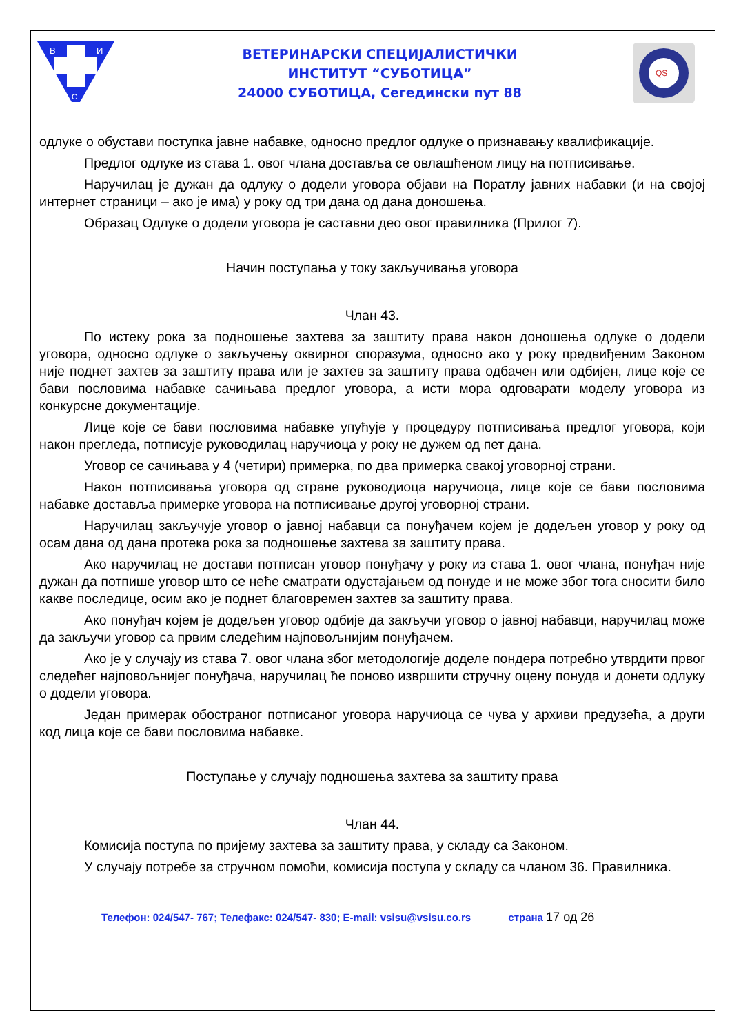В
И
С
ВЕТЕРИНАРСКИ СПЕЦИЈАЛИСТИЧКИ
ИНСТИТУТ “СУБОТИЦА”
24000 СУБОТИЦА, Сегедински пут 88
QS
одлуке о обустави поступка јавне набавке, односно предлог одлуке о признавању квалификације.
Предлог одлуке из става 1. овог члана доставља се овлашћеном лицу на потписивање.
Наручилац је дужан да одлуку о додели уговора објави на Поратлу јавних набавки (и на својој интернет страници – ако је има) у року од три дана од дана доношења.
Образац Одлуке о додели уговора је саставни део овог правилника (Прилог 7).
Начин поступања у току закључивања уговора
Члан 43.
По истеку рока за подношење захтева за заштиту права након доношења одлуке о додели уговора, односно одлуке о закључењу оквирног споразума, односно ако у року предвиђеним Законом није поднет захтев за заштиту права или је захтев за заштиту права одбачен или одбијен, лице које се бави пословима набавке сачињава предлог уговора, а исти мора одговарати моделу уговора из конкурсне документације.
Лице које се бави пословима набавке упућује у процедуру потписивања предлог уговора, који након прегледа, потписује руководилац наручиоца у року не дужем од пет дана.
Уговор се сачињава у 4 (четири) примерка, по два примерка свакој уговорној страни.
Након потписивања уговора од стране руководиоца наручиоца, лице које се бави пословима набавке доставља примерке уговора на потписивање другој уговорној страни.
Наручилац закључује уговор о јавној набавци са понуђачем којем је додељен уговор у року од осам дана од дана протека рока за подношење захтева за заштиту права.
Ако наручилац не достави потписан уговор понуђачу у року из става 1. овог члана, понуђач није дужан да потпише уговор што се неће сматрати одустајањем од понуде и не може због тога сносити било какве последице, осим ако је поднет благовремен захтев за заштиту права.
Ако понуђач којем је додељен уговор одбије да закључи уговор о јавној набавци, наручилац може да закључи уговор са првим следећим најповољнијим понуђачем.
Ако је у случају из става 7. овог члана због методологије доделе пондера потребно утврдити првог следећег најповољнијег понуђача, наручилац ће поново извршити стручну оцену понуда и донети одлуку о додели уговора.
Један примерак обостраног потписаног уговора наручиоца се чува у архиви предузећа, а други код лица које се бави пословима набавке.
Поступање у случају подношења захтева за заштиту права
Члан 44.
Комисија поступа по пријему захтева за заштиту права, у складу са Законом.
У случају потребе за стручном помоћи, комисија поступа у складу са чланом 36. Правилника.
Телефон: 024/547- 767; Телефакс: 024/547- 830; E-mail: vsisu@vsisu.co.rs страна 17 од 26